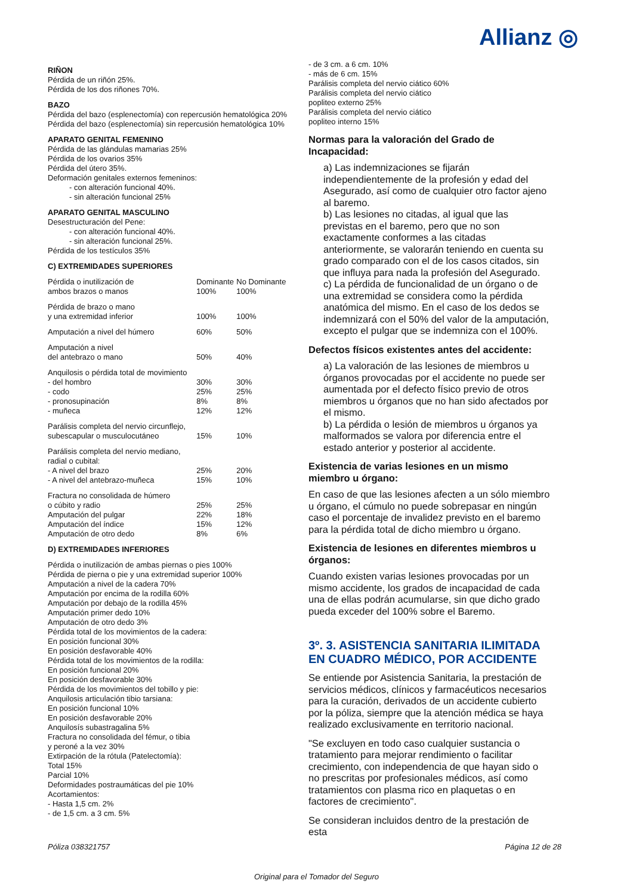Allianz ◎
RIÑON
Pérdida de un riñón 25%.
Pérdida de los dos riñones 70%.
BAZO
Pérdida del bazo (esplenectomía) con repercusión hematológica 20%
Pérdida del bazo (esplenectomía) sin repercusión hematológica 10%
APARATO GENITAL FEMENINO
Pérdida de las glándulas mamarias 25%
Pérdida de los ovarios 35%
Pérdida del útero 35%.
Deformación genitales externos femeninos:
- con alteración funcional 40%.
- sin alteración funcional 25%
APARATO GENITAL MASCULINO
Desestructuración del Pene:
- con alteración funcional 40%.
- sin alteración funcional 25%.
Pérdida de los testículos 35%
C) EXTREMIDADES SUPERIORES
| Pérdida o inutilización de ambos brazos o manos | Dominante 100% | No Dominante 100% |
| Pérdida de brazo o mano y una extremidad inferior | 100% | 100% |
| Amputación a nivel del húmero | 60% | 50% |
| Amputación a nivel del antebrazo o mano | 50% | 40% |
| Anquilosis o pérdida total de movimiento | | |
| - del hombro | 30% | 30% |
| - codo | 25% | 25% |
| - pronosupinación | 8% | 8% |
| - muñeca | 12% | 12% |
| Parálisis completa del nervio circunflejo, subescapular o musculocutáneo | 15% | 10% |
| Parálisis completa del nervio mediano, radial o cubital: | | |
| - A nivel del brazo | 25% | 20% |
| - A nivel del antebrazo-muñeca | 15% | 10% |
| Fractura no consolidada de húmero o cúbito y radio | 25% | 25% |
| Amputación del pulgar | 22% | 18% |
| Amputación del índice | 15% | 12% |
| Amputación de otro dedo | 8% | 6% |
D) EXTREMIDADES INFERIORES
Pérdida o inutilización de ambas piernas o pies 100%
Pérdida de pierna o pie y una extremidad superior 100%
Amputación a nivel de la cadera 70%
Amputación por encima de la rodilla 60%
Amputación por debajo de la rodilla 45%
Amputación primer dedo 10%
Amputación de otro dedo 3%
Pérdida total de los movimientos de la cadera:
En posición funcional 30%
En posición desfavorable 40%
Pérdida total de los movimientos de la rodilla:
En posición funcional 20%
En posición desfavorable 30%
Pérdida de los movimientos del tobillo y pie:
Anquilosis articulación tibio tarsiana:
En posición funcional 10%
En posición desfavorable 20%
Anquilosís subastragalina 5%
Fractura no consolidada del fémur, o tibia
y peroné a la vez 30%
Extirpación de la rótula (Patelectomía):
Total 15%
Parcial 10%
Deformidades postraumáticas del pie 10%
Acortamientos:
- Hasta 1,5 cm. 2%
- de 1,5 cm. a 3 cm. 5%
- de 3 cm. a 6 cm. 10%
- más de 6 cm. 15%
Parálisis completa del nervio ciático 60%
Parálisis completa del nervio ciático
popliteo externo 25%
Parálisis completa del nervio ciático
popliteo interno 15%
Normas para la valoración del Grado de Incapacidad:
a) Las indemnizaciones se fijarán independientemente de la profesión y edad del Asegurado, así como de cualquier otro factor ajeno al baremo.
b) Las lesiones no citadas, al igual que las previstas en el baremo, pero que no son exactamente conformes a las citadas anteriormente, se valorarán teniendo en cuenta su grado comparado con el de los casos citados, sin que influya para nada la profesión del Asegurado.
c) La pérdida de funcionalidad de un órgano o de una extremidad se considera como la pérdida anatómica del mismo. En el caso de los dedos se indemnizará con el 50% del valor de la amputación, excepto el pulgar que se indemniza con el 100%.
Defectos físicos existentes antes del accidente:
a) La valoración de las lesiones de miembros u órganos provocadas por el accidente no puede ser aumentada por el defecto físico previo de otros miembros u órganos que no han sido afectados por el mismo.
b) La pérdida o lesión de miembros u órganos ya malformados se valora por diferencia entre el estado anterior y posterior al accidente.
Existencia de varias lesiones en un mismo miembro u órgano:
En caso de que las lesiones afecten a un sólo miembro u órgano, el cúmulo no puede sobrepasar en ningún caso el porcentaje de invalidez previsto en el baremo para la pérdida total de dicho miembro u órgano.
Existencia de lesiones en diferentes miembros u órganos:
Cuando existen varias lesiones provocadas por un mismo accidente, los grados de incapacidad de cada una de ellas podrán acumularse, sin que dicho grado pueda exceder del 100% sobre el Baremo.
3º. 3. ASISTENCIA SANITARIA ILIMITADA EN CUADRO MÉDICO, POR ACCIDENTE
Se entiende por Asistencia Sanitaria, la prestación de servicios médicos, clínicos y farmacéuticos necesarios para la curación, derivados de un accidente cubierto por la póliza, siempre que la atención médica se haya realizado exclusivamente en territorio nacional.
"Se excluyen en todo caso cualquier sustancia o tratamiento para mejorar rendimiento o facilitar crecimiento, con independencia de que hayan sido o no prescritas por profesionales médicos, así como tratamientos con plasma rico en plaquetas o en factores de crecimiento".
Se consideran incluidos dentro de la prestación de esta
Póliza 038321757 Página 12 de 28
Original para el Tomador del Seguro